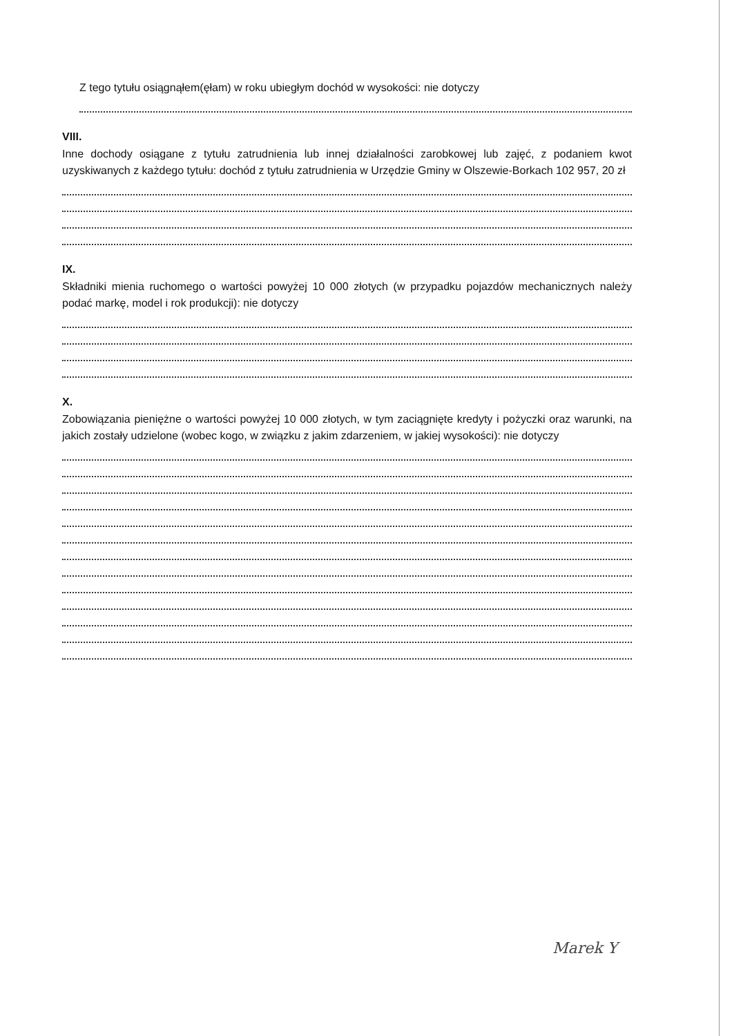Z tego tytułu osiągnąłem(ęłam) w roku ubiegłym dochód w wysokości: nie dotyczy
VIII.
Inne dochody osiągane z tytułu zatrudnienia lub innej działalności zarobkowej lub zajęć, z podaniem kwot uzyskiwanych z każdego tytułu: dochód z tytułu zatrudnienia w Urzędzie Gminy w Olszewie-Borkach 102 957, 20 zł
IX.
Składniki mienia ruchomego o wartości powyżej 10 000 złotych (w przypadku pojazdów mechanicznych należy podać markę, model i rok produkcji): nie dotyczy
X.
Zobowiązania pieniężne o wartości powyżej 10 000 złotych, w tym zaciągnięte kredyty i pożyczki oraz warunki, na jakich zostały udzielone (wobec kogo, w związku z jakim zdarzeniem, w jakiej wysokości): nie dotyczy
Marek Y